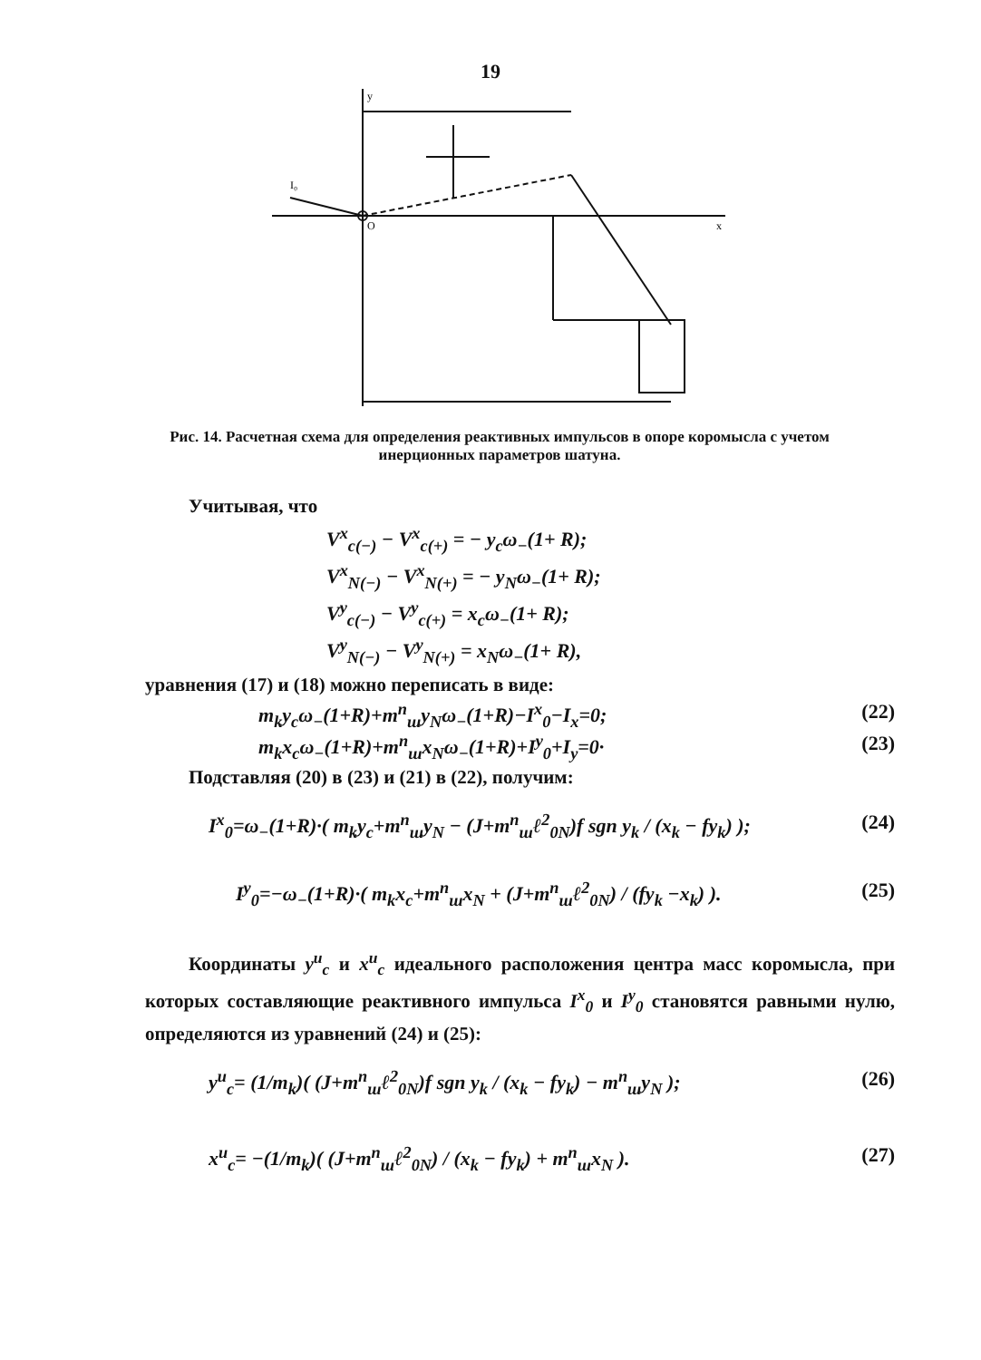19
I₀
O
x
y
Рис. 14. Расчетная схема для определения реактивных импульсов в опоре коромысла с учетом инерционных параметров шатуна.
Учитывая, что
V<sup>x</sup><sub>c(−)</sub> − V<sup>x</sup><sub>c(+)</sub> = − y<sub>c</sub>ω<sub>−</sub>(1+ R);
V<sup>x</sup><sub>N(−)</sub> − V<sup>x</sup><sub>N(+)</sub> = − y<sub>N</sub>ω<sub>−</sub>(1+ R);
V<sup>y</sup><sub>c(−)</sub> − V<sup>y</sup><sub>c(+)</sub> = x<sub>c</sub>ω<sub>−</sub>(1+ R);
V<sup>y</sup><sub>N(−)</sub> − V<sup>y</sup><sub>N(+)</sub> = x<sub>N</sub>ω<sub>−</sub>(1+ R),
уравнения (17) и (18) можно переписать в виде:
m<sub>k</sub>y<sub>c</sub>ω<sub>−</sub>(1+R)+m<sup>n</sup><sub>ш</sub>y<sub>N</sub>ω<sub>−</sub>(1+R)−I<sup>x</sup><sub>0</sub>−I<sub>x</sub>=0; (22)
m<sub>k</sub>x<sub>c</sub>ω<sub>−</sub>(1+R)+m<sup>n</sup><sub>ш</sub>x<sub>N</sub>ω<sub>−</sub>(1+R)+I<sup>y</sup><sub>0</sub>+I<sub>y</sub>=0· (23)
Подставляя (20) в (23) и (21) в (22), получим:
I<sup>x</sup><sub>0</sub>=ω<sub>−</sub>(1+R)·( m<sub>k</sub>y<sub>c</sub>+m<sup>n</sup><sub>ш</sub>y<sub>N</sub> − (J+m<sup>n</sup><sub>ш</sub>ℓ<sup>2</sup><sub>0N</sub>)f sgn y<sub>k</sub> / (x<sub>k</sub> − fy<sub>k</sub>) ); (24)
I<sup>y</sup><sub>0</sub>=−ω<sub>−</sub>(1+R)·( m<sub>k</sub>x<sub>c</sub>+m<sup>n</sup><sub>ш</sub>x<sub>N</sub> + (J+m<sup>n</sup><sub>ш</sub>ℓ<sup>2</sup><sub>0N</sub>) / (fy<sub>k</sub> −x<sub>k</sub>) ). (25)
Координаты y<sup>u</sup><sub>c</sub> и x<sup>u</sup><sub>c</sub> идеального расположения центра масс коромысла, при которых составляющие реактивного импульса I<sup>x</sup><sub>0</sub> и I<sup>y</sup><sub>0</sub> становятся равными нулю, определяются из уравнений (24) и (25):
y<sup>u</sup><sub>c</sub>= (1/m<sub>k</sub>)( (J+m<sup>n</sup><sub>ш</sub>ℓ<sup>2</sup><sub>0N</sub>)f sgn y<sub>k</sub> / (x<sub>k</sub> − fy<sub>k</sub>) − m<sup>n</sup><sub>ш</sub>y<sub>N</sub> ); (26)
x<sup>u</sup><sub>c</sub>= −(1/m<sub>k</sub>)( (J+m<sup>n</sup><sub>ш</sub>ℓ<sup>2</sup><sub>0N</sub>) / (x<sub>k</sub> − fy<sub>k</sub>) + m<sup>n</sup><sub>ш</sub>x<sub>N</sub> ). (27)